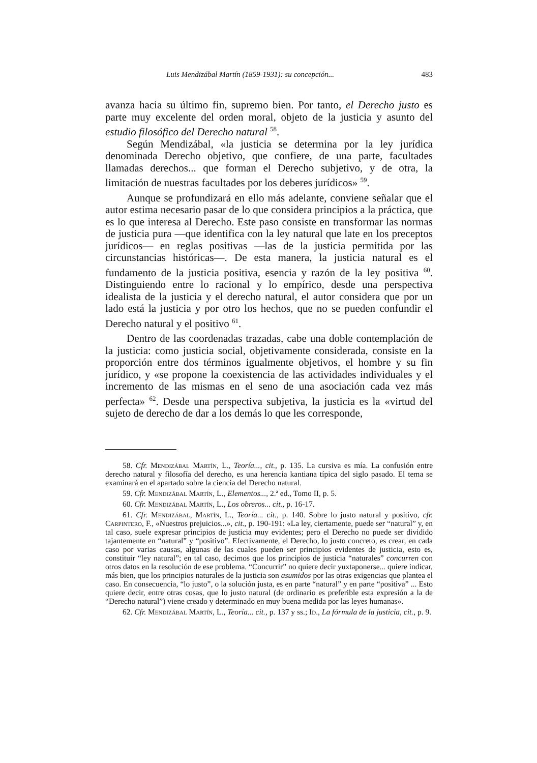Luis Mendizábal Martín (1859-1931): su concepción... 483
avanza hacia su último fin, supremo bien. Por tanto, el Derecho justo es parte muy excelente del orden moral, objeto de la justicia y asunto del estudio filosófico del Derecho natural <sup>58</sup>.
Según Mendizábal, «la justicia se determina por la ley jurídica denominada Derecho objetivo, que confiere, de una parte, facultades llamadas derechos... que forman el Derecho subjetivo, y de otra, la limitación de nuestras facultades por los deberes jurídicos» <sup>59</sup>.
Aunque se profundizará en ello más adelante, conviene señalar que el autor estima necesario pasar de lo que considera principios a la práctica, que es lo que interesa al Derecho. Este paso consiste en transformar las normas de justicia pura —que identifica con la ley natural que late en los preceptos jurídicos— en reglas positivas —las de la justicia permitida por las circunstancias históricas—. De esta manera, la justicia natural es el fundamento de la justicia positiva, esencia y razón de la ley positiva <sup>60</sup>. Distinguiendo entre lo racional y lo empírico, desde una perspectiva idealista de la justicia y el derecho natural, el autor considera que por un lado está la justicia y por otro los hechos, que no se pueden confundir el Derecho natural y el positivo <sup>61</sup>.
Dentro de las coordenadas trazadas, cabe una doble contemplación de la justicia: como justicia social, objetivamente considerada, consiste en la proporción entre dos términos igualmente objetivos, el hombre y su fin jurídico, y «se propone la coexistencia de las actividades individuales y el incremento de las mismas en el seno de una asociación cada vez más perfecta» <sup>62</sup>. Desde una perspectiva subjetiva, la justicia es la «virtud del sujeto de derecho de dar a los demás lo que les corresponde,
58. Cfr. Mendizábal Martín, L., Teoría..., cit., p. 135. La cursiva es mía. La confusión entre derecho natural y filosofía del derecho, es una herencia kantiana típica del siglo pasado. El tema se examinará en el apartado sobre la ciencia del Derecho natural.
59. Cfr. Mendizábal Martín, L., Elementos..., 2.ª ed., Tomo II, p. 5.
60. Cfr. Mendizábal Martín, L., Los obreros... cit., p. 16-17.
61. Cfr. Mendizábal, Martín, L., Teoría... cit., p. 140. Sobre lo justo natural y positivo, cfr. Carpintero, F., «Nuestros prejuicios...», cit., p. 190-191: «La ley, ciertamente, puede ser “natural” y, en tal caso, suele expresar principios de justicia muy evidentes; pero el Derecho no puede ser dividido tajantemente en “natural” y “positivo”. Efectivamente, el Derecho, lo justo concreto, es crear, en cada caso por varias causas, algunas de las cuales pueden ser principios evidentes de justicia, esto es, constituir “ley natural”; en tal caso, decimos que los principios de justicia “naturales” concurren con otros datos en la resolución de ese problema. “Concurrir” no quiere decir yuxtaponerse... quiere indicar, más bien, que los principios naturales de la justicia son asumidos por las otras exigencias que plantea el caso. En consecuencia, “lo justo”, o la solución justa, es en parte “natural” y en parte “positiva” ... Esto quiere decir, entre otras cosas, que lo justo natural (de ordinario es preferible esta expresión a la de “Derecho natural”) viene creado y determinado en muy buena medida por las leyes humanas».
62. Cfr. Mendizábal Martín, L., Teoría... cit., p. 137 y ss.; Id., La fórmula de la justicia, cit., p. 9.